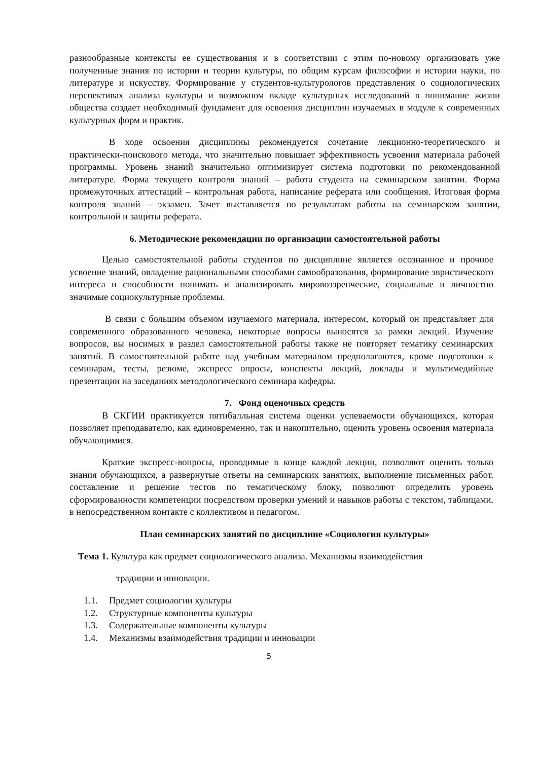разнообразные контексты ее существования и в соответствии с этим по-новому организовать уже полученные знания по истории и теории культуры, по общим курсам философии и истории науки, по литературе и искусству. Формирование у студентов-культурологов представления о социологических перспективах анализа культуры и возможном вкладе культурных исследований в понимание жизни общества создает необходимый фундамент для освоения дисциплин изучаемых в модуле к современных культурных форм и практик.
В ходе освоения дисциплины рекомендуется сочетание лекционно-теоретического и практически-поискового метода, что значительно повышает эффективность усвоения материала рабочей программы. Уровень знаний значительно оптимизирует система подготовки по рекомендованной литературе. Форма текущего контроля знаний – работа студента на семинарском занятии. Форма промежуточных аттестаций – контрольная работа, написание реферата или сообщения. Итоговая форма контроля знаний – экзамен. Зачет выставляется по результатам работы на семинарском занятии, контрольной и защиты реферата.
6. Методические рекомендации по организации самостоятельной работы
Целью самостоятельной работы студентов по дисциплине является осознанное и прочное усвоение знаний, овладение рациональными способами самообразования, формирование эвристического интереса и способности понимать и анализировать мировоззренческие, социальные и личностно значимые социокультурные проблемы.
В связи с большим объемом изучаемого материала, интересом, который он представляет для современного образованного человека, некоторые вопросы выносятся за рамки лекций. Изучение вопросов, вы носимых в раздел самостоятельной работы также не повторяет тематику семинарских занятий. В самостоятельной работе над учебным материалом предполагаются, кроме подготовки к семинарам, тесты, резюме, экспресс опросы, конспекты лекций, доклады и мультимедийные презентации на заседаниях методологического семинара кафедры.
7. Фонд оценочных средств
В СКГИИ практикуется пятибалльная система оценки успеваемости обучающихся, которая позволяет преподавателю, как единовременно, так и накопительно, оценить уровень освоения материала обучающимися.
Краткие экспресс-вопросы, проводимые в конце каждой лекции, позволяют оценить только знания обучающихся, а развернутые ответы на семинарских занятиях, выполнение письменных работ, составление и решение тестов по тематическому блоку, позволяют определить уровень сформированности компетенции посредством проверки умений и навыков работы с текстом, таблицами, в непосредственном контакте с коллективом и педагогом.
План семинарских занятий по дисциплине «Социология культуры»
Тема 1. Культура как предмет социологического анализа. Механизмы взаимодействия
традиции и инновации.
1.1. Предмет социологии культуры
1.2. Структурные компоненты культуры
1.3. Содержательные компоненты культуры
1.4. Механизмы взаимодействия традиции и инновации
5